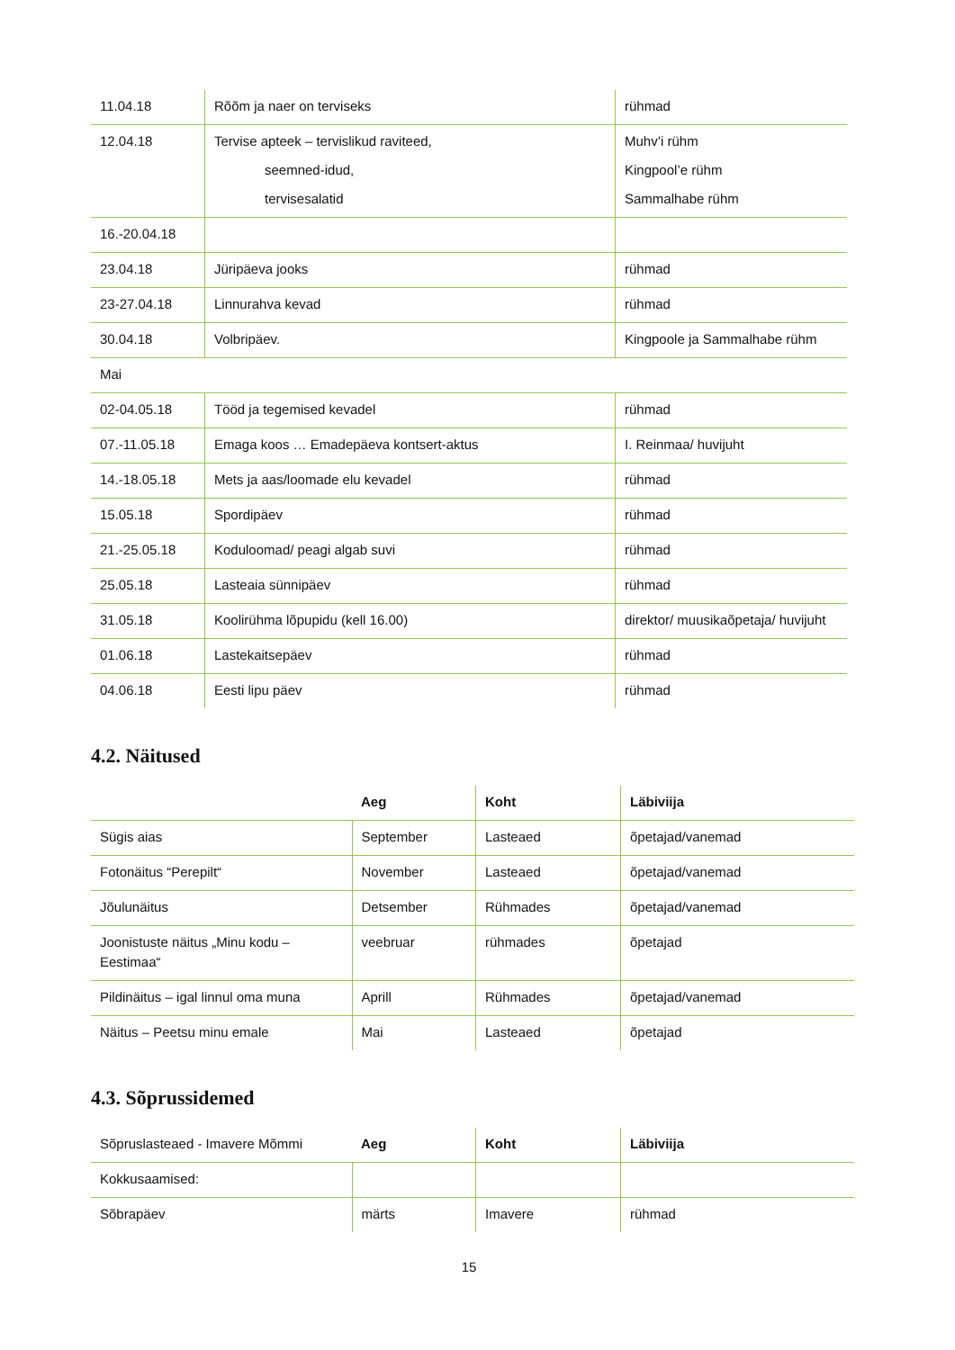| 11.04.18 | Rõõm ja naer on terviseks | rühmad |
| 12.04.18 | Tervise apteek – tervislikud raviteed, seemned-idud, tervisesalatid | Muhv’i rühm Kingpool’e rühm Sammalhabe rühm |
| 16.-20.04.18 | | |
| 23.04.18 | Jüripäeva jooks | rühmad |
| 23-27.04.18 | Linnurahva kevad | rühmad |
| 30.04.18 | Volbripäev. | Kingpoole ja Sammalhabe rühm |
| Mai | | |
| 02-04.05.18 | Tööd ja tegemised kevadel | rühmad |
| 07.-11.05.18 | Emaga koos … Emadepäeva kontsert-aktus | I. Reinmaa/ huvijuht |
| 14.-18.05.18 | Mets ja aas/loomade elu kevadel | rühmad |
| 15.05.18 | Spordipäev | rühmad |
| 21.-25.05.18 | Koduloomad/ peagi algab suvi | rühmad |
| 25.05.18 | Lasteaia sünnipäev | rühmad |
| 31.05.18 | Koolirühma lõpupidu (kell 16.00) | direktor/ muusikaõpetaja/ huvijuht |
| 01.06.18 | Lastekaitsepäev | rühmad |
| 04.06.18 | Eesti lipu päev | rühmad |
4.2. Näitused
| | Aeg | Koht | Läbiviija |
| Sügis aias | September | Lasteaed | õpetajad/vanemad |
| Fotonäitus “Perepilt“ | November | Lasteaed | õpetajad/vanemad |
| Jõulunäitus | Detsember | Rühmades | õpetajad/vanemad |
| Joonistuste näitus „Minu kodu – Eestimaa“ | veebruar | rühmades | õpetajad |
| Pildinäitus – igal linnul oma muna | Aprill | Rühmades | õpetajad/vanemad |
| Näitus – Peetsu minu emale | Mai | Lasteaed | õpetajad |
4.3. Sõprussidemed
| Sõpruslasteaed - Imavere Mõmmi | Aeg | Koht | Läbiviija |
| Kokkusaamised: | | | |
| Sõbrapäev | märts | Imavere | rühmad |
15